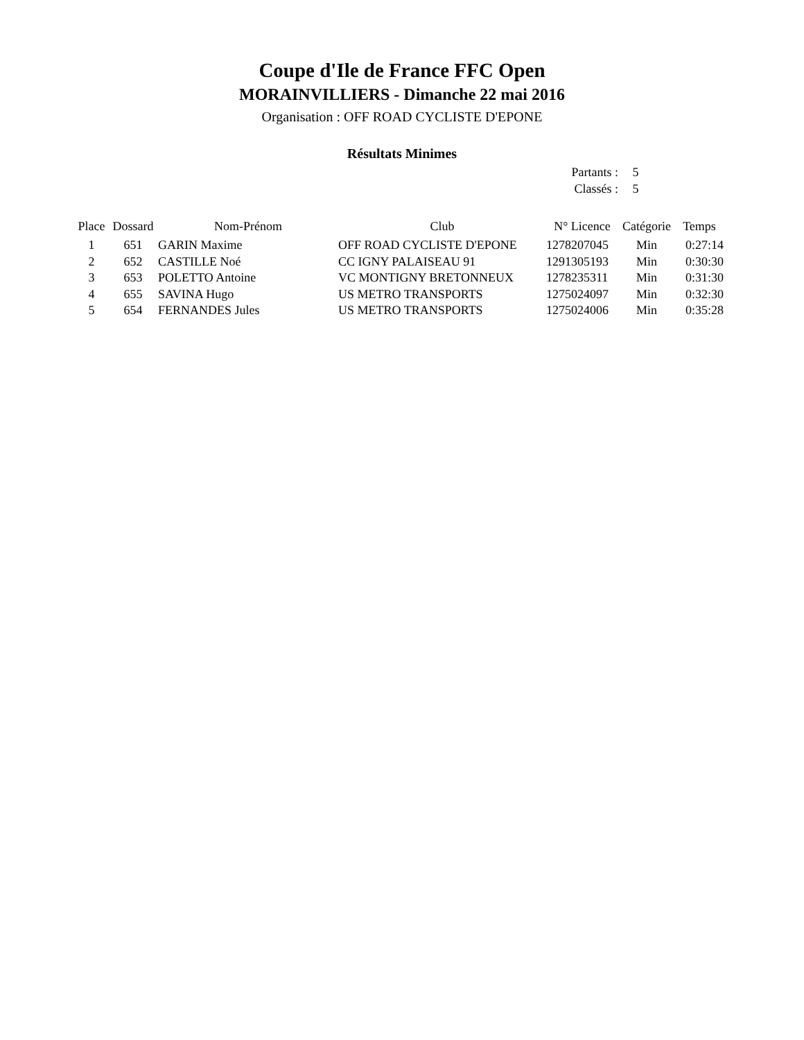Coupe d'Ile de France FFC Open
MORAINVILLIERS - Dimanche 22 mai 2016
Organisation : OFF ROAD CYCLISTE D'EPONE
Résultats Minimes
| Partants : | 5 |
| Classés : | 5 |
| Place | Dossard | Nom-Prénom | Club | N° Licence | Catégorie | Temps |
| --- | --- | --- | --- | --- | --- | --- |
| 1 | 651 | GARIN Maxime | OFF ROAD CYCLISTE D'EPONE | 1278207045 | Min | 0:27:14 |
| 2 | 652 | CASTILLE Noé | CC IGNY PALAISEAU 91 | 1291305193 | Min | 0:30:30 |
| 3 | 653 | POLETTO Antoine | VC MONTIGNY BRETONNEUX | 1278235311 | Min | 0:31:30 |
| 4 | 655 | SAVINA Hugo | US METRO TRANSPORTS | 1275024097 | Min | 0:32:30 |
| 5 | 654 | FERNANDES Jules | US METRO TRANSPORTS | 1275024006 | Min | 0:35:28 |